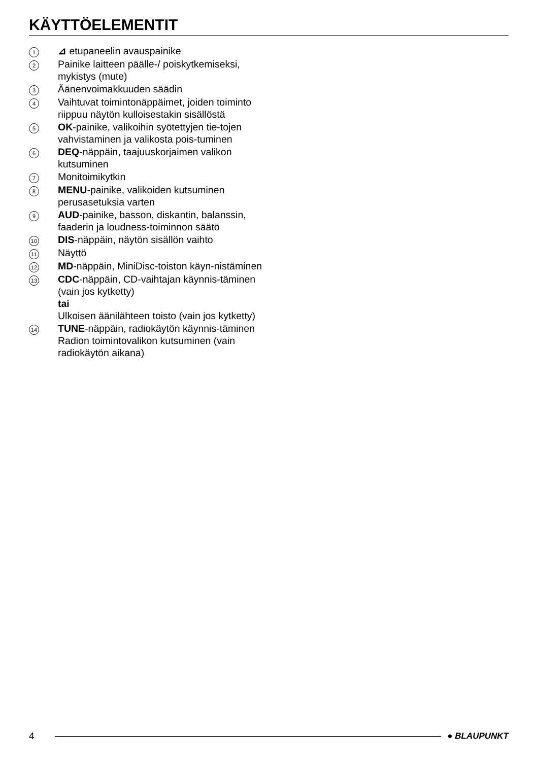KÄYTTÖELEMENTIT
1
⊿ etupaneelin avauspainike
2
Painike laitteen päälle-/ poiskytkemiseksi, mykistys (mute)
3
Äänenvoimakkuuden säädin
4
Vaihtuvat toimintonäppäimet, joiden toiminto riippuu näytön kulloisestakin sisällöstä
5
OK-painike, valikoihin syötettyjen tie-tojen vahvistaminen ja valikosta pois-tuminen
6
DEQ-näppäin, taajuuskorjaimen valikon kutsuminen
7
Monitoimikytkin
8
MENU-painike, valikoiden kutsuminen perusasetuksia varten
9
AUD-painike, basson, diskantin, balanssin, faaderin ja loudness-toiminnon säätö
10
DIS-näppäin, näytön sisällön vaihto
11
Näyttö
12
MD-näppäin, MiniDisc-toiston käyn-nistäminen
13
CDC-näppäin, CD-vaihtajan käynnis-täminen (vain jos kytketty)
tai
Ulkoisen äänilähteen toisto (vain jos kytketty)
14
TUNE-näppäin, radiokäytön käynnis-täminen
Radion toimintovalikon kutsuminen (vain radiokäytön aikana)
4 ● BLAUPUNKT